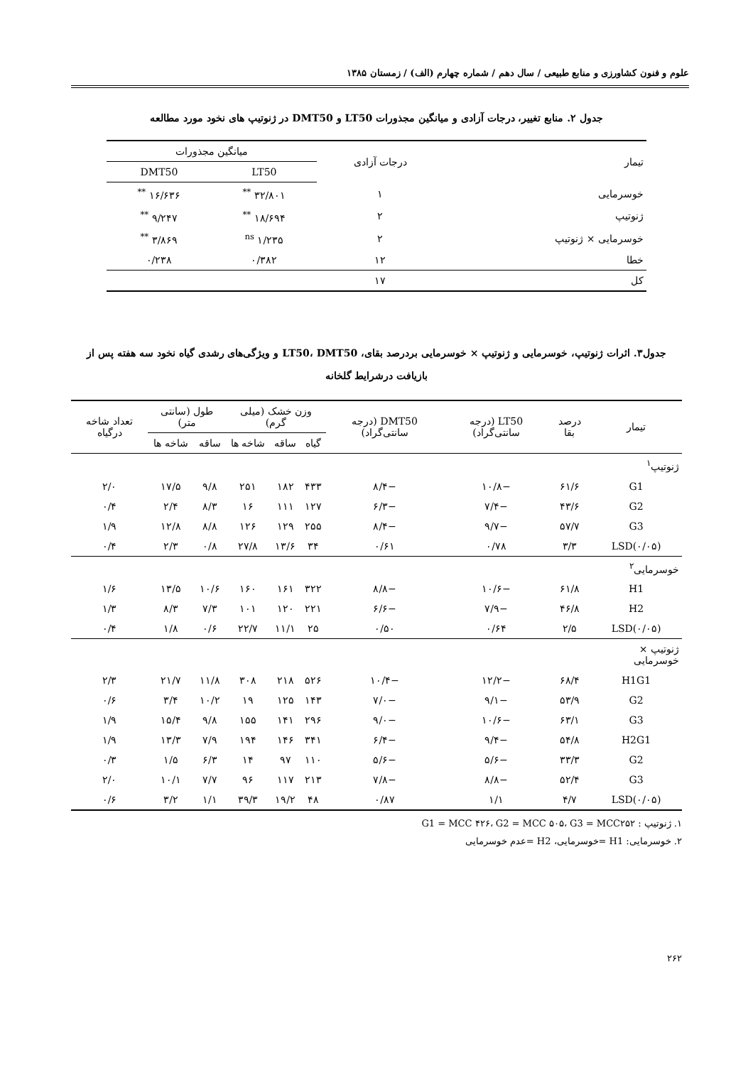علوم و فنون کشاورزی و منابع طبیعی / سال دهم / شماره چهارم (الف) / زمستان ۱۳۸۵
جدول ۲. منابع تغییر، درجات آزادی و میانگین مجذورات LT50 و DMT50 در ژنوتیپ های نخود مورد مطالعه
| تیمار | درجات آزادی | میانگین مجذورات | |
| --- | --- | --- | --- |
| | | LT50 | DMT50 |
| خوسرمایی | ۱ | ۳۲/۸۰۱ <sup>**</sup> | ۱۶/۶۳۶ <sup>**</sup> |
| ژنوتیپ | ۲ | ۱۸/۶۹۴ <sup>**</sup> | ۹/۲۴۷ <sup>**</sup> |
| خوسرمایی × ژنوتیپ | ۲ | ۱/۲۳۵ <sup>ns</sup> | ۳/۸۶۹ <sup>**</sup> |
| خطا | ۱۲ | ۰/۳۸۲ | ۰/۲۳۸ |
| کل | ۱۷ | | |
جدول۳. اثرات ژنوتیپ، خوسرمایی و ژنوتیپ × خوسرمایی بردرصد بقای، LT50، DMT50 و ویژگی‌های رشدی گیاه نخود سه هفته پس از بازیافت درشرایط گلخانه
| تیمار | درصد بقا | LT50 (درجه سانتی‌گراد) | DMT50 (درجه سانتی‌گراد) | وزن خشک (میلی گرم) | | | طول (سانتی متر) | | تعداد شاخه درگیاه |
| --- | --- | --- | --- | --- | --- | --- | --- | --- | --- |
| | | | | گیاه | ساقه | شاخه ها | ساقه | شاخه ها | |
| ژنوتیپ<sup>۱</sup> | | | | | | | | | |
| G1 | ۶۱/۶ | −۱۰/۸ | −۸/۴ | ۴۳۳ | ۱۸۲ | ۲۵۱ | ۹/۸ | ۱۷/۵ | ۲/۰ |
| G2 | ۴۳/۶ | −۷/۴ | −۶/۳ | ۱۲۷ | ۱۱۱ | ۱۶ | ۸/۳ | ۲/۴ | ۰/۴ |
| G3 | ۵۷/۷ | −۹/۷ | −۸/۴ | ۲۵۵ | ۱۲۹ | ۱۲۶ | ۸/۸ | ۱۲/۸ | ۱/۹ |
| LSD(۰/۰۵) | ۳/۳ | ۰/۷۸ | ۰/۶۱ | ۳۴ | ۱۳/۶ | ۲۷/۸ | ۰/۸ | ۲/۳ | ۰/۴ |
| خوسرمایی<sup>۲</sup> | | | | | | | | | |
| H1 | ۶۱/۸ | −۱۰/۶ | −۸/۸ | ۳۲۲ | ۱۶۱ | ۱۶۰ | ۱۰/۶ | ۱۳/۵ | ۱/۶ |
| H2 | ۴۶/۸ | −۷/۹ | −۶/۶ | ۲۲۱ | ۱۲۰ | ۱۰۱ | ۷/۳ | ۸/۳ | ۱/۳ |
| LSD(۰/۰۵) | ۲/۵ | ۰/۶۴ | ۰/۵۰ | ۲۵ | ۱۱/۱ | ۲۲/۷ | ۰/۶ | ۱/۸ | ۰/۴ |
| ژنوتیپ × خوسرمایی | | | | | | | | | |
| H1G1 | ۶۸/۴ | −۱۲/۲ | −۱۰/۴ | ۵۲۶ | ۲۱۸ | ۳۰۸ | ۱۱/۸ | ۲۱/۷ | ۲/۳ |
| G2 | ۵۳/۹ | −۹/۱ | −۷/۰ | ۱۴۳ | ۱۲۵ | ۱۹ | ۱۰/۲ | ۳/۴ | ۰/۶ |
| G3 | ۶۳/۱ | −۱۰/۶ | −۹/۰ | ۲۹۶ | ۱۴۱ | ۱۵۵ | ۹/۸ | ۱۵/۴ | ۱/۹ |
| H2G1 | ۵۴/۸ | −۹/۴ | −۶/۴ | ۳۴۱ | ۱۴۶ | ۱۹۴ | ۷/۹ | ۱۳/۳ | ۱/۹ |
| G2 | ۳۳/۳ | −۵/۶ | −۵/۶ | ۱۱۰ | ۹۷ | ۱۴ | ۶/۳ | ۱/۵ | ۰/۳ |
| G3 | ۵۲/۴ | −۸/۸ | −۷/۸ | ۲۱۳ | ۱۱۷ | ۹۶ | ۷/۷ | ۱۰/۱ | ۲/۰ |
| LSD(۰/۰۵) | ۴/۷ | ۱/۱ | ۰/۸۷ | ۴۸ | ۱۹/۲ | ۳۹/۳ | ۱/۱ | ۳/۲ | ۰/۶ |
۱. ژنوتیپ : G1 = MCC ۴۲۶، G2 = MCC ۵۰۵، G3 = MCC۲۵۲
۲. خوسرمایی: H1 =خوسرمایی، H2 =عدم خوسرمایی
۲۶۲